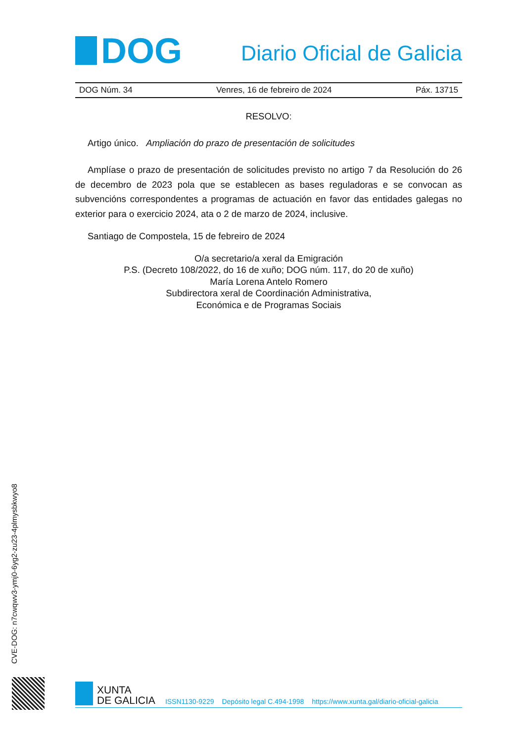DOG
Diario Oficial de Galicia
DOG Núm. 34 Venres, 16 de febreiro de 2024 Páx. 13715
RESOLVO:
Artigo único. Ampliación do prazo de presentación de solicitudes
Amplíase o prazo de presentación de solicitudes previsto no artigo 7 da Resolución do 26 de decembro de 2023 pola que se establecen as bases reguladoras e se convocan as subvencións correspondentes a programas de actuación en favor das entidades galegas no exterior para o exercicio 2024, ata o 2 de marzo de 2024, inclusive.
Santiago de Compostela, 15 de febreiro de 2024
O/a secretario/a xeral da Emigración
P.S. (Decreto 108/2022, do 16 de xuño; DOG núm. 117, do 20 de xuño)
María Lorena Antelo Romero
Subdirectora xeral de Coordinación Administrativa,
Económica e de Programas Sociais
CVE-DOG: n7cwqwv3-ymj0-6yg2-zu23-4plmysbkwyo8
XUNTA
DE GALICIA
ISSN1130-9229 Depósito legal C.494-1998 https://www.xunta.gal/diario-oficial-galicia